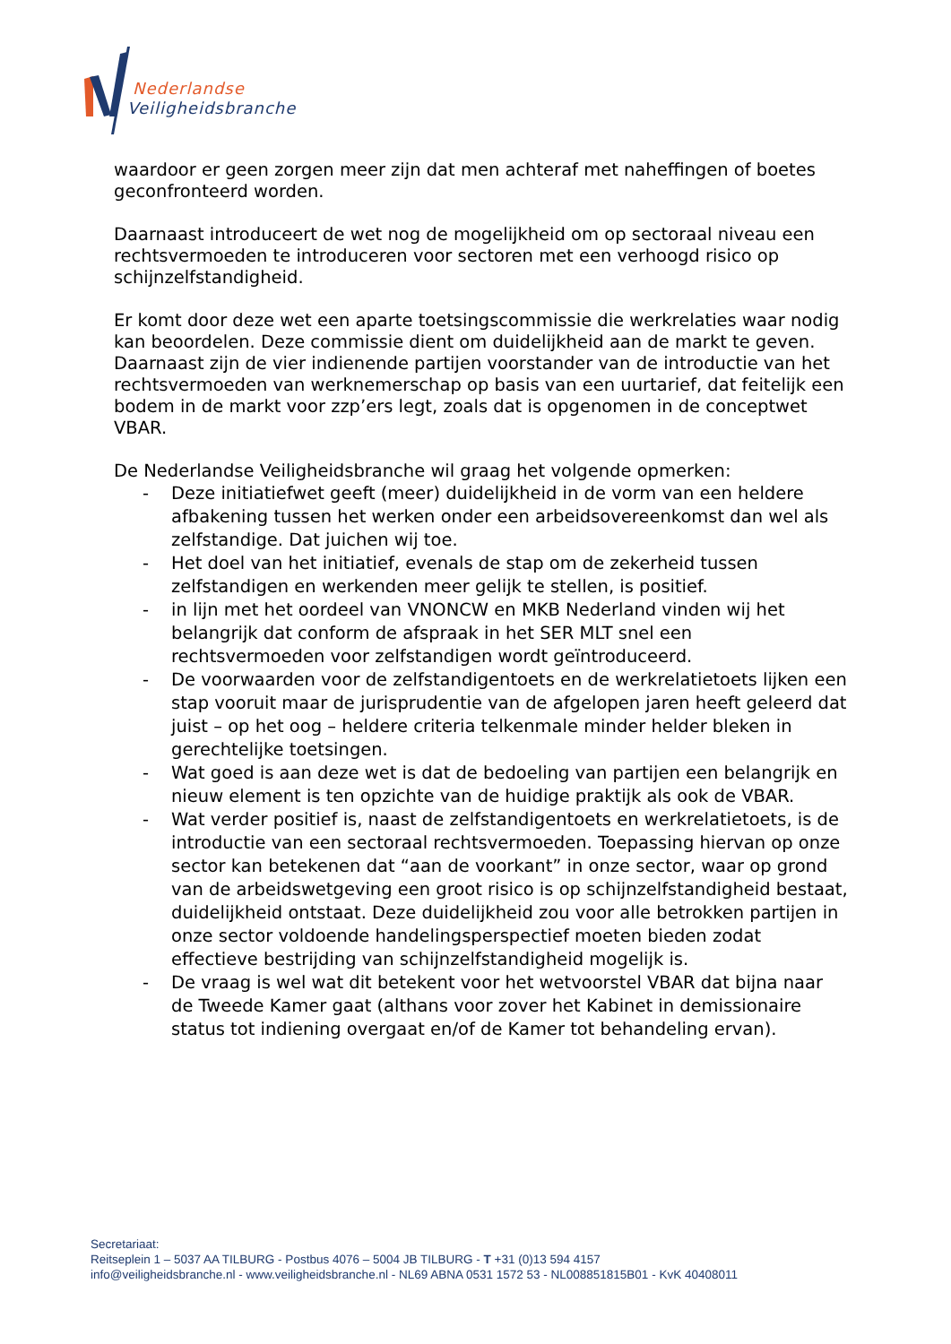Nederlandse
Veiligheidsbranche
waardoor er geen zorgen meer zijn dat men achteraf met naheffingen of boetes geconfronteerd worden.
Daarnaast introduceert de wet nog de mogelijkheid om op sectoraal niveau een rechtsvermoeden te introduceren voor sectoren met een verhoogd risico op schijnzelfstandigheid.
Er komt door deze wet een aparte toetsingscommissie die werkrelaties waar nodig kan beoordelen. Deze commissie dient om duidelijkheid aan de markt te geven.
Daarnaast zijn de vier indienende partijen voorstander van de introductie van het rechtsvermoeden van werknemerschap op basis van een uurtarief, dat feitelijk een bodem in de markt voor zzp’ers legt, zoals dat is opgenomen in de conceptwet VBAR.
De Nederlandse Veiligheidsbranche wil graag het volgende opmerken:
- Deze initiatiefwet geeft (meer) duidelijkheid in de vorm van een heldere afbakening tussen het werken onder een arbeidsovereenkomst dan wel als zelfstandige. Dat juichen wij toe.
- Het doel van het initiatief, evenals de stap om de zekerheid tussen zelfstandigen en werkenden meer gelijk te stellen, is positief.
- in lijn met het oordeel van VNONCW en MKB Nederland vinden wij het belangrijk dat conform de afspraak in het SER MLT snel een rechtsvermoeden voor zelfstandigen wordt geïntroduceerd.
- De voorwaarden voor de zelfstandigentoets en de werkrelatietoets lijken een stap vooruit maar de jurisprudentie van de afgelopen jaren heeft geleerd dat juist – op het oog – heldere criteria telkenmale minder helder bleken in gerechtelijke toetsingen.
- Wat goed is aan deze wet is dat de bedoeling van partijen een belangrijk en nieuw element is ten opzichte van de huidige praktijk als ook de VBAR.
- Wat verder positief is, naast de zelfstandigentoets en werkrelatietoets, is de introductie van een sectoraal rechtsvermoeden. Toepassing hiervan op onze sector kan betekenen dat “aan de voorkant” in onze sector, waar op grond van de arbeidswetgeving een groot risico is op schijnzelfstandigheid bestaat, duidelijkheid ontstaat. Deze duidelijkheid zou voor alle betrokken partijen in onze sector voldoende handelingsperspectief moeten bieden zodat effectieve bestrijding van schijnzelfstandigheid mogelijk is.
- De vraag is wel wat dit betekent voor het wetvoorstel VBAR dat bijna naar de Tweede Kamer gaat (althans voor zover het Kabinet in demissionaire status tot indiening overgaat en/of de Kamer tot behandeling ervan).
Secretariaat:
Reitseplein 1 – 5037 AA TILBURG - Postbus 4076 – 5004 JB TILBURG - T +31 (0)13 594 4157
info@veiligheidsbranche.nl - www.veiligheidsbranche.nl - NL69 ABNA 0531 1572 53 - NL008851815B01 - KvK 40408011